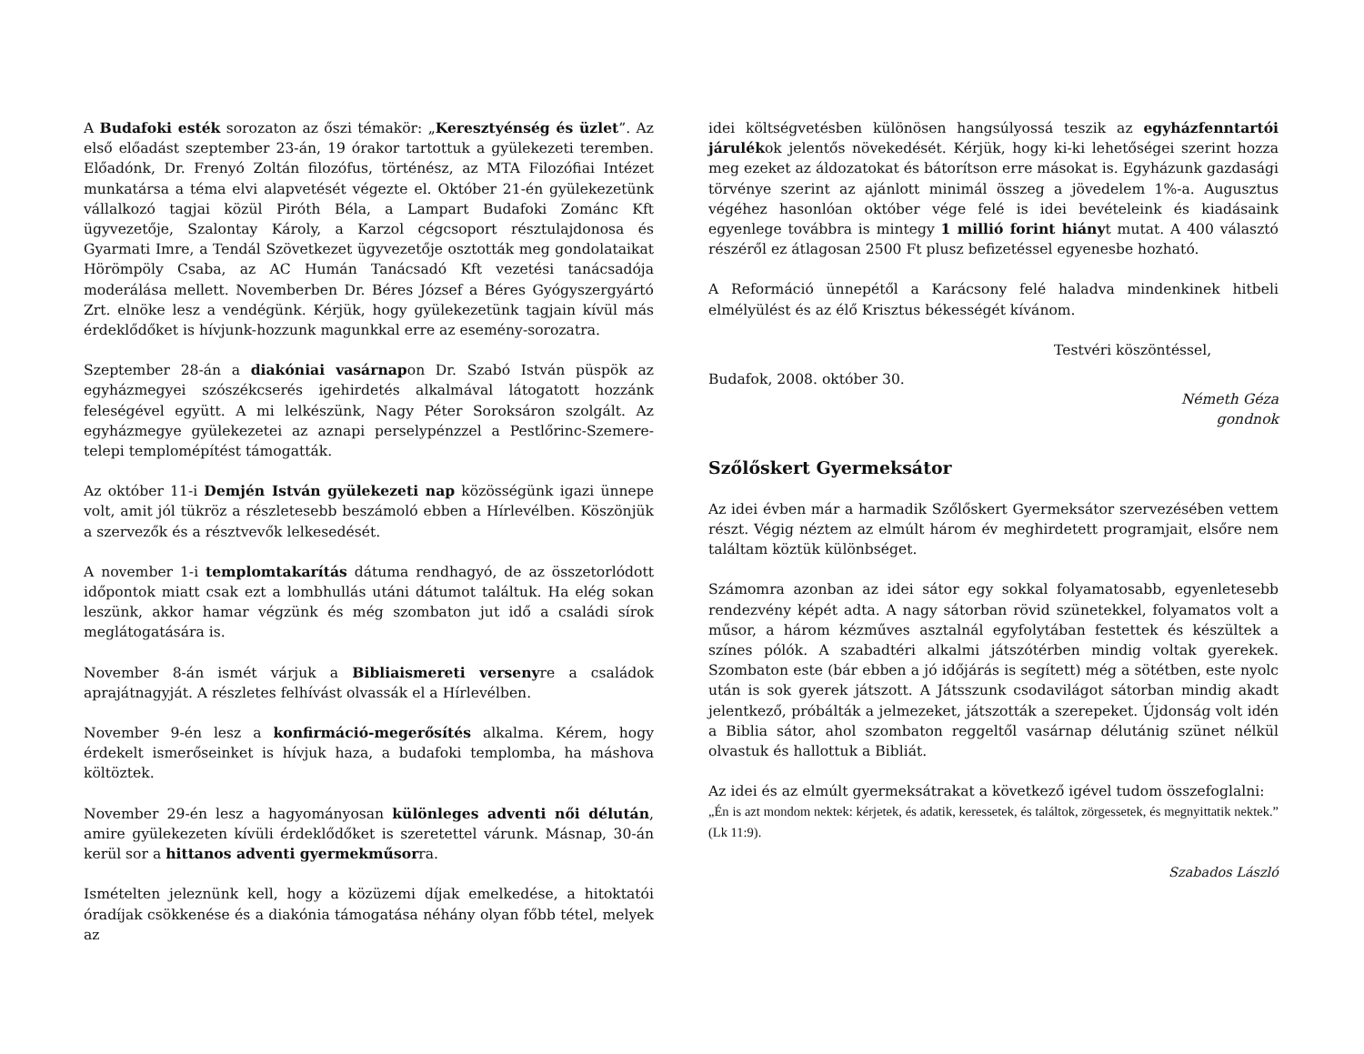A Budafoki esték sorozaton az őszi témakör: „Keresztyénség és üzlet”. Az első előadást szeptember 23-án, 19 órakor tartottuk a gyülekezeti teremben. Előadónk, Dr. Frenyó Zoltán filozófus, történész, az MTA Filozófiai Intézet munkatársa a téma elvi alapvetését végezte el. Október 21-én gyülekezetünk vállalkozó tagjai közül Piróth Béla, a Lampart Budafoki Zománc Kft ügyvezetője, Szalontay Károly, a Karzol cégcsoport résztulajdonosa és Gyarmati Imre, a Tendál Szövetkezet ügyvezetője osztották meg gondolataikat Hörömpöly Csaba, az AC Humán Tanácsadó Kft vezetési tanácsadója moderálása mellett. Novemberben Dr. Béres József a Béres Gyógyszergyártó Zrt. elnöke lesz a vendégünk. Kérjük, hogy gyülekezetünk tagjain kívül más érdeklődőket is hívjunk-hozzunk magunkkal erre az esemény-sorozatra.
Szeptember 28-án a diakóniai vasárnapon Dr. Szabó István püspök az egyházmegyei szószékcserés igehirdetés alkalmával látogatott hozzánk feleségével együtt. A mi lelkészünk, Nagy Péter Soroksáron szolgált. Az egyházmegye gyülekezetei az aznapi perselypénzzel a Pestlőrinc-Szemere-telepi templomépítést támogatták.
Az október 11-i Demjén István gyülekezeti nap közösségünk igazi ünnepe volt, amit jól tükröz a részletesebb beszámoló ebben a Hírlevélben. Köszönjük a szervezők és a résztvevők lelkesedését.
A november 1-i templomtakarítás dátuma rendhagyó, de az összetorlódott időpontok miatt csak ezt a lombhullás utáni dátumot találtuk. Ha elég sokan leszünk, akkor hamar végzünk és még szombaton jut idő a családi sírok meglátogatására is.
November 8-án ismét várjuk a Bibliaismereti versenyre a családok aprajátnagyját. A részletes felhívást olvassák el a Hírlevélben.
November 9-én lesz a konfirmáció-megerősítés alkalma. Kérem, hogy érdekelt ismerőseinket is hívjuk haza, a budafoki templomba, ha máshova költöztek.
November 29-én lesz a hagyományosan különleges adventi női délután, amire gyülekezeten kívüli érdeklődőket is szeretettel várunk. Másnap, 30-án kerül sor a hittanos adventi gyermekműsorra.
Ismételten jeleznünk kell, hogy a közüzemi díjak emelkedése, a hitoktatói óradíjak csökkenése és a diakónia támogatása néhány olyan főbb tétel, melyek az
idei költségvetésben különösen hangsúlyossá teszik az egyházfenntartói járulékok jelentős növekedését. Kérjük, hogy ki-ki lehetőségei szerint hozza meg ezeket az áldozatokat és bátorítson erre másokat is. Egyházunk gazdasági törvénye szerint az ajánlott minimál összeg a jövedelem 1%-a. Augusztus végéhez hasonlóan október vége felé is idei bevételeink és kiadásaink egyenlege továbbra is mintegy 1 millió forint hiányt mutat. A 400 választó részéről ez átlagosan 2500 Ft plusz befizetéssel egyenesbe hozható.
A Reformáció ünnepétől a Karácsony felé haladva mindenkinek hitbeli elmélyülést és az élő Krisztus békességét kívánom.
Testvéri köszöntéssel,
Budafok, 2008. október 30.
Németh Géza
gondnok
Szőlőskert Gyermeksátor
Az idei évben már a harmadik Szőlőskert Gyermeksátor szervezésében vettem részt. Végig néztem az elmúlt három év meghirdetett programjait, elsőre nem találtam köztük különbséget.
Számomra azonban az idei sátor egy sokkal folyamatosabb, egyenletesebb rendezvény képét adta. A nagy sátorban rövid szünetekkel, folyamatos volt a műsor, a három kézműves asztalnál egyfolytában festettek és készültek a színes pólók. A szabadtéri alkalmi játszótérben mindig voltak gyerekek. Szombaton este (bár ebben a jó időjárás is segített) még a sötétben, este nyolc után is sok gyerek játszott. A Játsszunk csodavilágot sátorban mindig akadt jelentkező, próbálták a jelmezeket, játszották a szerepeket. Újdonság volt idén a Biblia sátor, ahol szombaton reggeltől vasárnap délutánig szünet nélkül olvastuk és hallottuk a Bibliát.
Az idei és az elmúlt gyermeksátrakat a következő igével tudom összefoglalni:
„Én is azt mondom nektek: kérjetek, és adatik, keressetek, és találtok, zörgessetek, és megnyittatik nektek.” (Lk 11:9).
Szabados László